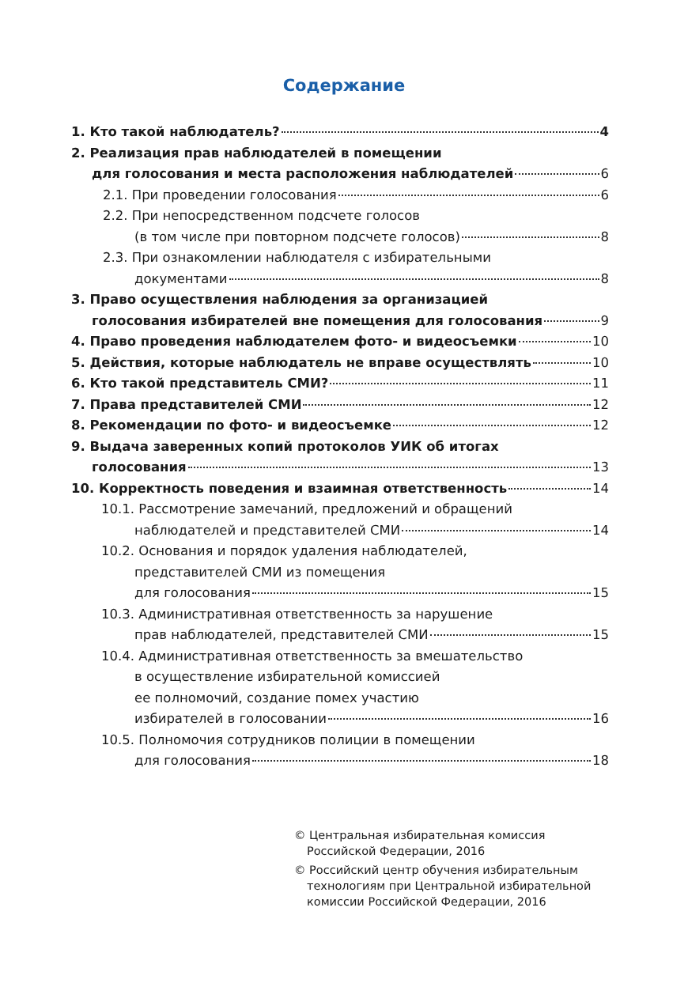Содержание
1. Кто такой наблюдатель? 4
2. Реализация прав наблюдателей в помещении
для голосования и места расположения наблюдателей 6
2.1. При проведении голосования 6
2.2. При непосредственном подсчете голосов
(в том числе при повторном подсчете голосов) 8
2.3. При ознакомлении наблюдателя с избирательными
документами 8
3. Право осуществления наблюдения за организацией
голосования избирателей вне помещения для голосования 9
4. Право проведения наблюдателем фото- и видеосъемки 10
5. Действия, которые наблюдатель не вправе осуществлять 10
6. Кто такой представитель СМИ? 11
7. Права представителей СМИ 12
8. Рекомендации по фото- и видеосъемке 12
9. Выдача заверенных копий протоколов УИК об итогах
голосования 13
10. Корректность поведения и взаимная ответственность 14
10.1. Рассмотрение замечаний, предложений и обращений
наблюдателей и представителей СМИ 14
10.2. Основания и порядок удаления наблюдателей,
представителей СМИ из помещения
для голосования 15
10.3. Административная ответственность за нарушение
прав наблюдателей, представителей СМИ 15
10.4. Административная ответственность за вмешательство
в осуществление избирательной комиссией
ее полномочий, создание помех участию
избирателей в голосовании 16
10.5. Полномочия сотрудников полиции в помещении
для голосования 18
© Центральная избирательная комиссия
Российской Федерации, 2016
© Российский центр обучения избирательным
технологиям при Центральной избирательной
комиссии Российской Федерации, 2016